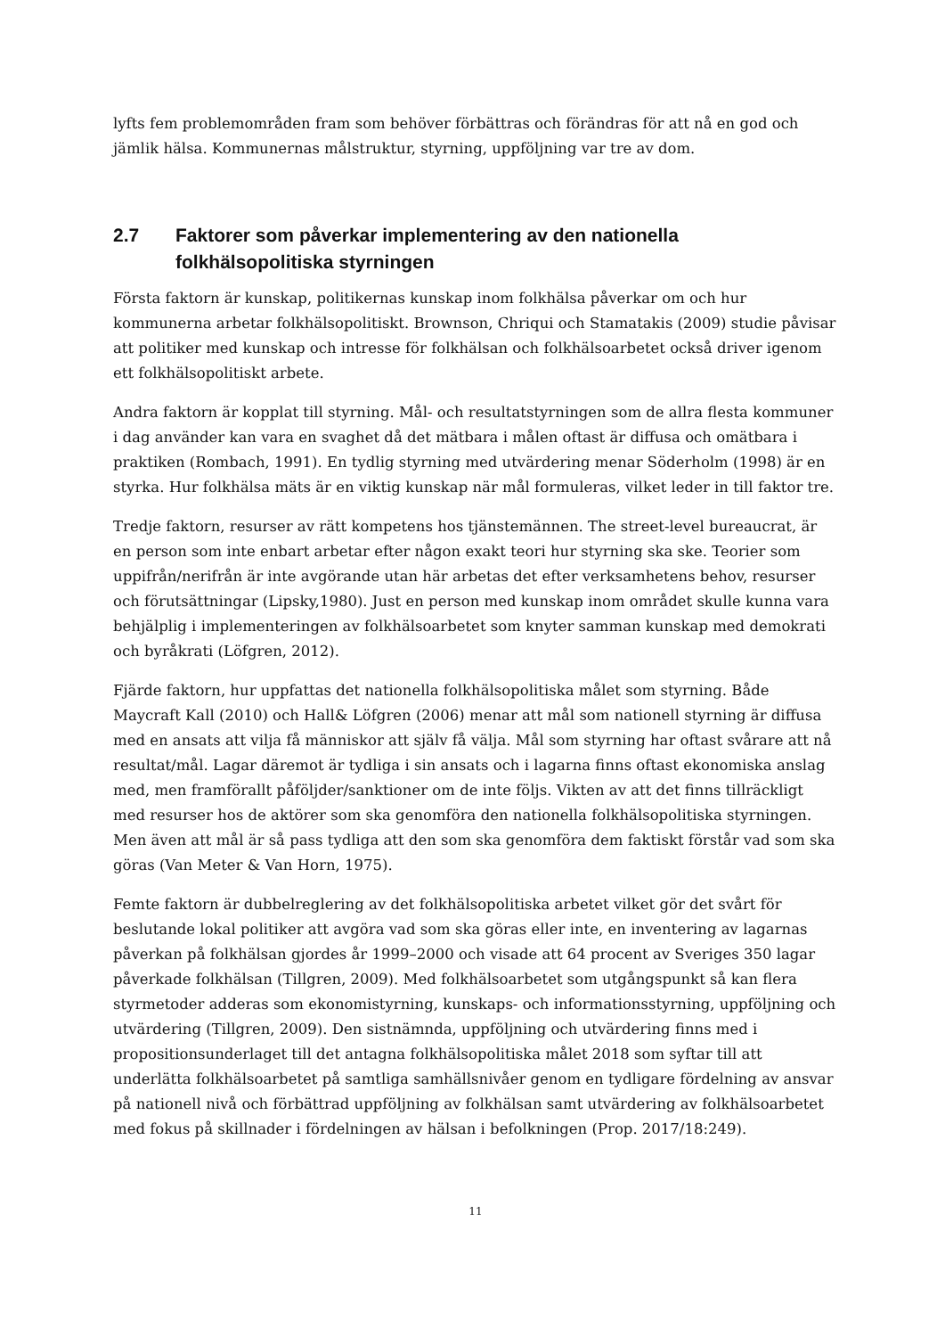lyfts fem problemområden fram som behöver förbättras och förändras för att nå en god och jämlik hälsa. Kommunernas målstruktur, styrning, uppföljning var tre av dom.
2.7 Faktorer som påverkar implementering av den nationella folkhälsopolitiska styrningen
Första faktorn är kunskap, politikernas kunskap inom folkhälsa påverkar om och hur kommunerna arbetar folkhälsopolitiskt. Brownson, Chriqui och Stamatakis (2009) studie påvisar att politiker med kunskap och intresse för folkhälsan och folkhälsoarbetet också driver igenom ett folkhälsopolitiskt arbete.
Andra faktorn är kopplat till styrning. Mål- och resultatstyrningen som de allra flesta kommuner i dag använder kan vara en svaghet då det mätbara i målen oftast är diffusa och omätbara i praktiken (Rombach, 1991). En tydlig styrning med utvärdering menar Söderholm (1998) är en styrka. Hur folkhälsa mäts är en viktig kunskap när mål formuleras, vilket leder in till faktor tre.
Tredje faktorn, resurser av rätt kompetens hos tjänstemännen. The street-level bureaucrat, är en person som inte enbart arbetar efter någon exakt teori hur styrning ska ske. Teorier som uppifrån/nerifrån är inte avgörande utan här arbetas det efter verksamhetens behov, resurser och förutsättningar (Lipsky,1980). Just en person med kunskap inom området skulle kunna vara behjälplig i implementeringen av folkhälsoarbetet som knyter samman kunskap med demokrati och byråkrati (Löfgren, 2012).
Fjärde faktorn, hur uppfattas det nationella folkhälsopolitiska målet som styrning. Både Maycraft Kall (2010) och Hall& Löfgren (2006) menar att mål som nationell styrning är diffusa med en ansats att vilja få människor att själv få välja. Mål som styrning har oftast svårare att nå resultat/mål. Lagar däremot är tydliga i sin ansats och i lagarna finns oftast ekonomiska anslag med, men framförallt påföljder/sanktioner om de inte följs. Vikten av att det finns tillräckligt med resurser hos de aktörer som ska genomföra den nationella folkhälsopolitiska styrningen. Men även att mål är så pass tydliga att den som ska genomföra dem faktiskt förstår vad som ska göras (Van Meter & Van Horn, 1975).
Femte faktorn är dubbelreglering av det folkhälsopolitiska arbetet vilket gör det svårt för beslutande lokal politiker att avgöra vad som ska göras eller inte, en inventering av lagarnas påverkan på folkhälsan gjordes år 1999–2000 och visade att 64 procent av Sveriges 350 lagar påverkade folkhälsan (Tillgren, 2009). Med folkhälsoarbetet som utgångspunkt så kan flera styrmetoder adderas som ekonomistyrning, kunskaps- och informationsstyrning, uppföljning och utvärdering (Tillgren, 2009). Den sistnämnda, uppföljning och utvärdering finns med i propositionsunderlaget till det antagna folkhälsopolitiska målet 2018 som syftar till att underlätta folkhälsoarbetet på samtliga samhällsnivåer genom en tydligare fördelning av ansvar på nationell nivå och förbättrad uppföljning av folkhälsan samt utvärdering av folkhälsoarbetet med fokus på skillnader i fördelningen av hälsan i befolkningen (Prop. 2017/18:249).
11